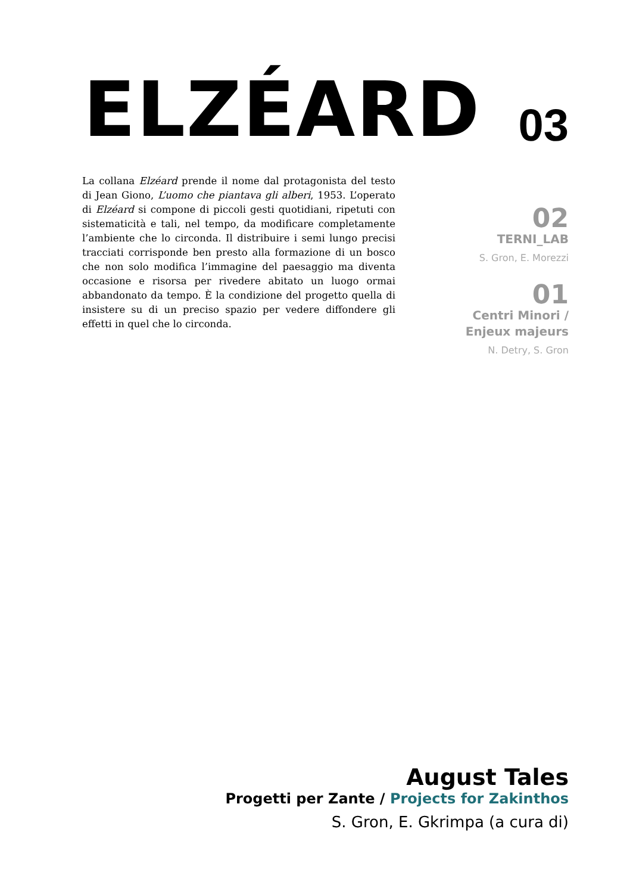ELZÉARD
03
La collana Elzéard prende il nome dal protagonista del testo di Jean Giono, L’uomo che piantava gli alberi, 1953. L’operato di Elzéard si compone di piccoli gesti quotidiani, ripetuti con sistematicità e tali, nel tempo, da modificare completamente l’ambiente che lo circonda. Il distribuire i semi lungo precisi tracciati corrisponde ben presto alla formazione di un bosco che non solo modifica l’immagine del paesaggio ma diventa occasione e risorsa per rivedere abitato un luogo ormai abbandonato da tempo. È la condizione del progetto quella di insistere su di un preciso spazio per vedere diffondere gli effetti in quel che lo circonda.
02
TERNI_LAB
S. Gron, E. Morezzi
01
Centri Minori /
Enjeux majeurs
N. Detry, S. Gron
August Tales
Progetti per Zante / Projects for Zakinthos
S. Gron, E. Gkrimpa (a cura di)